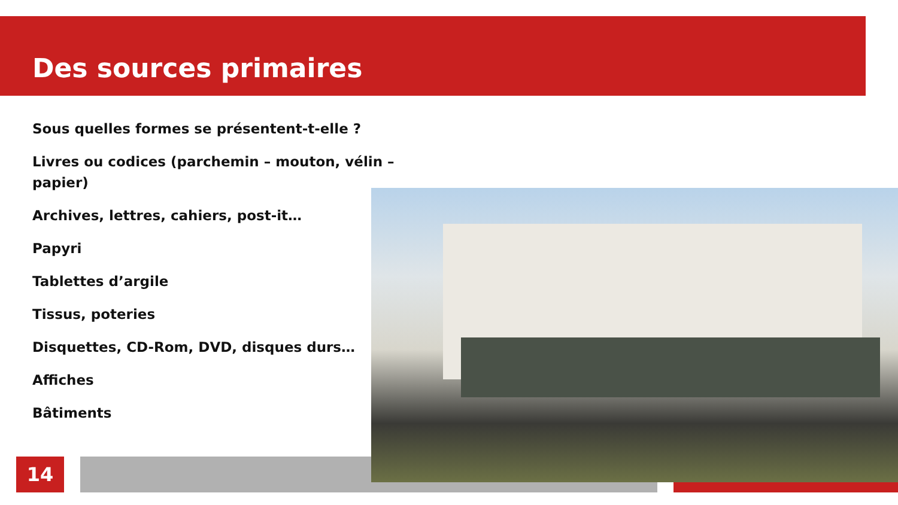Des sources primaires
Sous quelles formes se présentent-t-elle ?
Livres ou codices (parchemin – mouton, vélin – papier)
Archives, lettres, cahiers, post-it…
Papyri
Tablettes d’argile
Tissus, poteries
Disquettes, CD-Rom, DVD, disques durs…
Affiches
Bâtiments
14